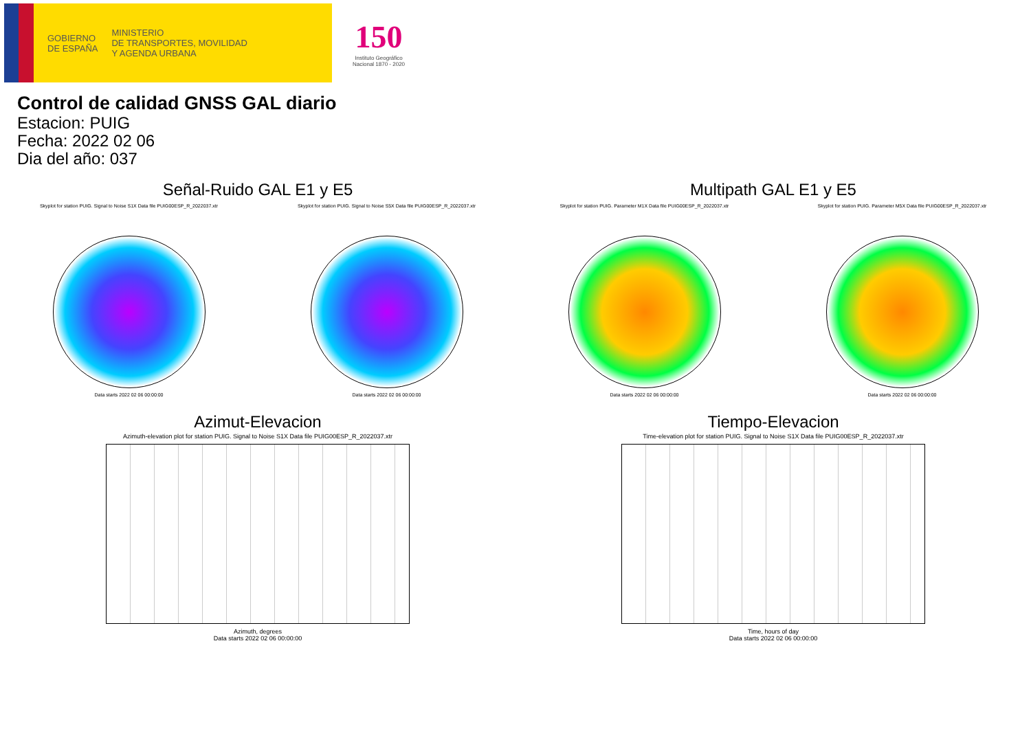GOBIERNO
DE ESPAÑA
MINISTERIO
DE TRANSPORTES, MOVILIDAD
Y AGENDA URBANA
150
Instituto Geográfico
Nacional 1870 - 2020
Control de calidad GNSS GAL diario
Estacion: PUIG
Fecha: 2022 02 06
Dia del año: 037
Señal-Ruido GAL E1 y E5
Skyplot for station PUIG. Signal to Noise S1X Data file PUIG00ESP_R_2022037.xtr
Data starts 2022 02 06 00:00:00
Skyplot for station PUIG. Signal to Noise S5X Data file PUIG00ESP_R_2022037.xtr
Data starts 2022 02 06 00:00:00
Multipath GAL E1 y E5
Skyplot for station PUIG. Parameter M1X Data file PUIG00ESP_R_2022037.xtr
Data starts 2022 02 06 00:00:00
Skyplot for station PUIG. Parameter M5X Data file PUIG00ESP_R_2022037.xtr
Data starts 2022 02 06 00:00:00
Azimut-Elevacion
Azimuth-elevation plot for station PUIG. Signal to Noise S1X Data file PUIG00ESP_R_2022037.xtr
Azimuth, degrees
Data starts 2022 02 06 00:00:00
Tiempo-Elevacion
Time-elevation plot for station PUIG. Signal to Noise S1X Data file PUIG00ESP_R_2022037.xtr
Time, hours of day
Data starts 2022 02 06 00:00:00